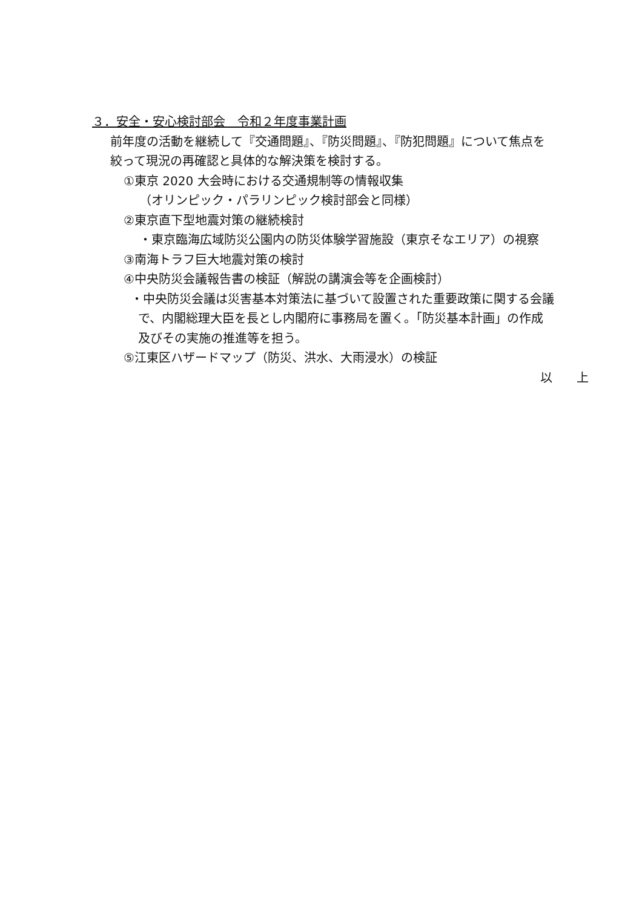３．安全・安心検討部会　令和２年度事業計画
前年度の活動を継続して『交通問題』、『防災問題』、『防犯問題』について焦点を
絞って現況の再確認と具体的な解決策を検討する。
①東京 2020 大会時における交通規制等の情報収集
（オリンピック・パラリンピック検討部会と同様）
②東京直下型地震対策の継続検討
・東京臨海広域防災公園内の防災体験学習施設（東京そなエリア）の視察
③南海トラフ巨大地震対策の検討
④中央防災会議報告書の検証（解説の講演会等を企画検討）
・中央防災会議は災害基本対策法に基づいて設置された重要政策に関する会議
で、内閣総理大臣を長とし内閣府に事務局を置く。「防災基本計画」の作成
及びその実施の推進等を担う。
⑤江東区ハザードマップ（防災、洪水、大雨浸水）の検証
以　　上